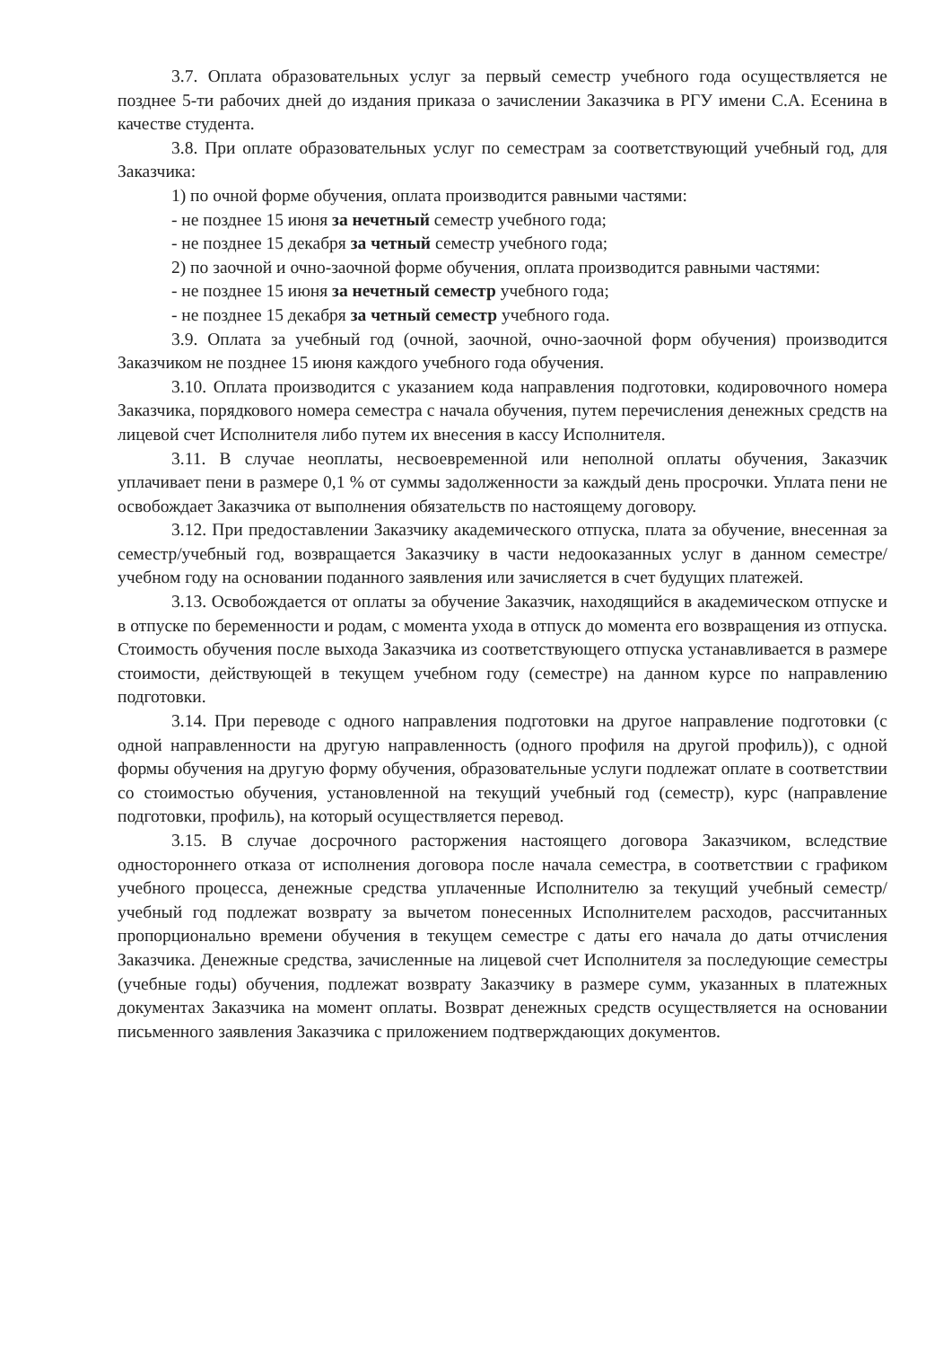3.7. Оплата образовательных услуг за первый семестр учебного года осуществляется не позднее 5-ти рабочих дней до издания приказа о зачислении Заказчика в РГУ имени С.А. Есенина в качестве студента.
3.8. При оплате образовательных услуг по семестрам за соответствующий учебный год, для Заказчика:
1) по очной форме обучения, оплата производится равными частями:
- не позднее 15 июня за нечетный семестр учебного года;
- не позднее 15 декабря за четный семестр учебного года;
2) по заочной и очно-заочной форме обучения, оплата производится равными частями:
- не позднее 15 июня за нечетный семестр учебного года;
- не позднее 15 декабря за четный семестр учебного года.
3.9. Оплата за учебный год (очной, заочной, очно-заочной форм обучения) производится Заказчиком не позднее 15 июня каждого учебного года обучения.
3.10. Оплата производится с указанием кода направления подготовки, кодировочного номера Заказчика, порядкового номера семестра с начала обучения, путем перечисления денежных средств на лицевой счет Исполнителя либо путем их внесения в кассу Исполнителя.
3.11. В случае неоплаты, несвоевременной или неполной оплаты обучения, Заказчик уплачивает пени в размере 0,1 % от суммы задолженности за каждый день просрочки. Уплата пени не освобождает Заказчика от выполнения обязательств по настоящему договору.
3.12. При предоставлении Заказчику академического отпуска, плата за обучение, внесенная за семестр/учебный год, возвращается Заказчику в части недооказанных услуг в данном семестре/учебном году на основании поданного заявления или зачисляется в счет будущих платежей.
3.13. Освобождается от оплаты за обучение Заказчик, находящийся в академическом отпуске и в отпуске по беременности и родам, с момента ухода в отпуск до момента его возвращения из отпуска. Стоимость обучения после выхода Заказчика из соответствующего отпуска устанавливается в размере стоимости, действующей в текущем учебном году (семестре) на данном курсе по направлению подготовки.
3.14. При переводе с одного направления подготовки на другое направление подготовки (с одной направленности на другую направленность (одного профиля на другой профиль)), с одной формы обучения на другую форму обучения, образовательные услуги подлежат оплате в соответствии со стоимостью обучения, установленной на текущий учебный год (семестр), курс (направление подготовки, профиль), на который осуществляется перевод.
3.15. В случае досрочного расторжения настоящего договора Заказчиком, вследствие одностороннего отказа от исполнения договора после начала семестра, в соответствии с графиком учебного процесса, денежные средства уплаченные Исполнителю за текущий учебный семестр/учебный год подлежат возврату за вычетом понесенных Исполнителем расходов, рассчитанных пропорционально времени обучения в текущем семестре с даты его начала до даты отчисления Заказчика. Денежные средства, зачисленные на лицевой счет Исполнителя за последующие семестры (учебные годы) обучения, подлежат возврату Заказчику в размере сумм, указанных в платежных документах Заказчика на момент оплаты. Возврат денежных средств осуществляется на основании письменного заявления Заказчика с приложением подтверждающих документов.